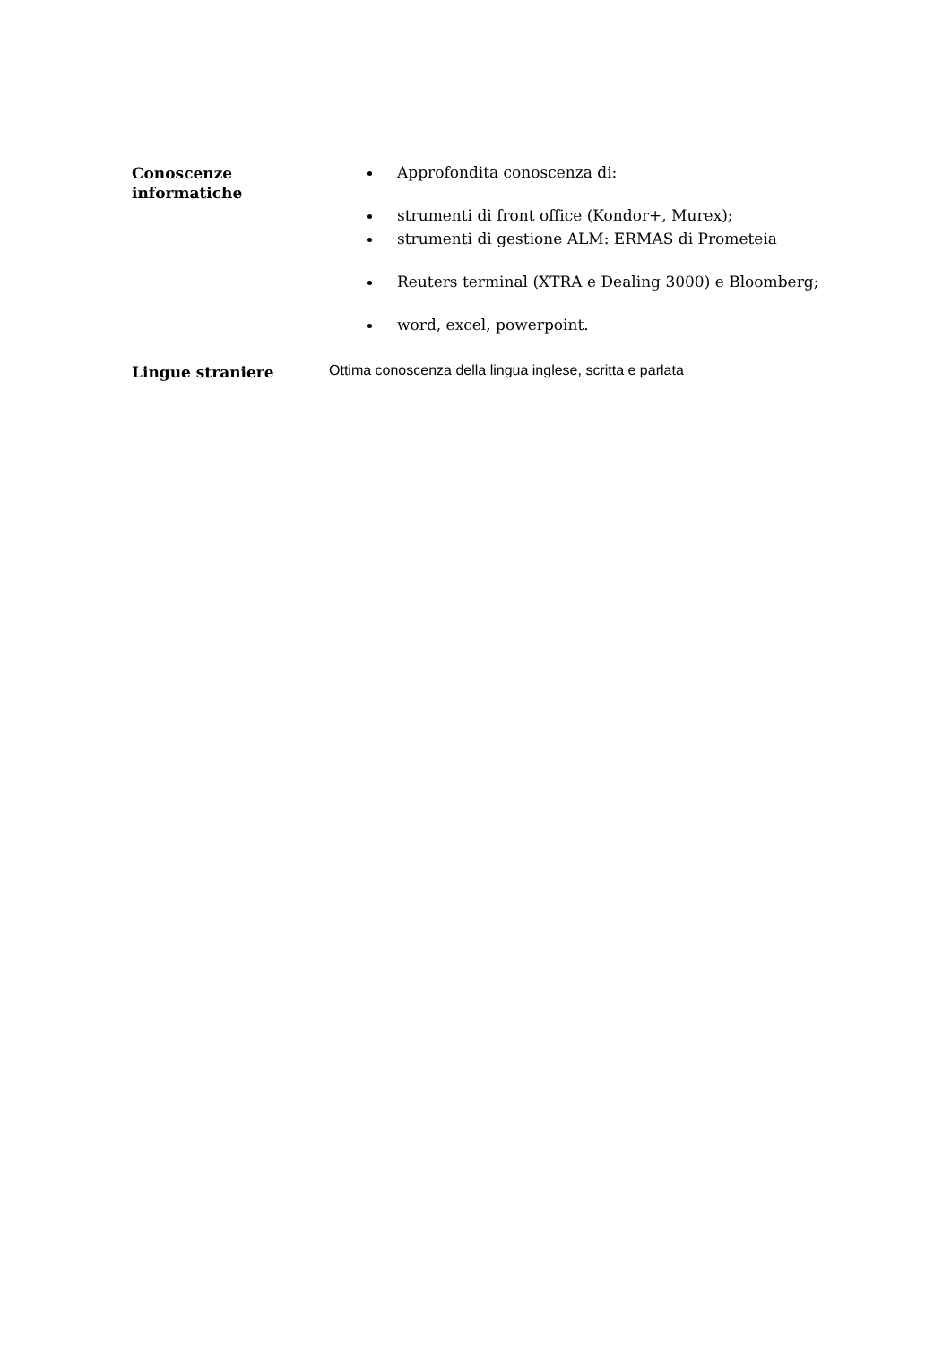Conoscenze
informatiche
Approfondita conoscenza di:
strumenti di front office (Kondor+, Murex);
strumenti di gestione ALM: ERMAS di Prometeia
Reuters terminal (XTRA e Dealing 3000) e Bloomberg;
word, excel, powerpoint.
Lingue straniere
Ottima conoscenza della lingua inglese, scritta e parlata